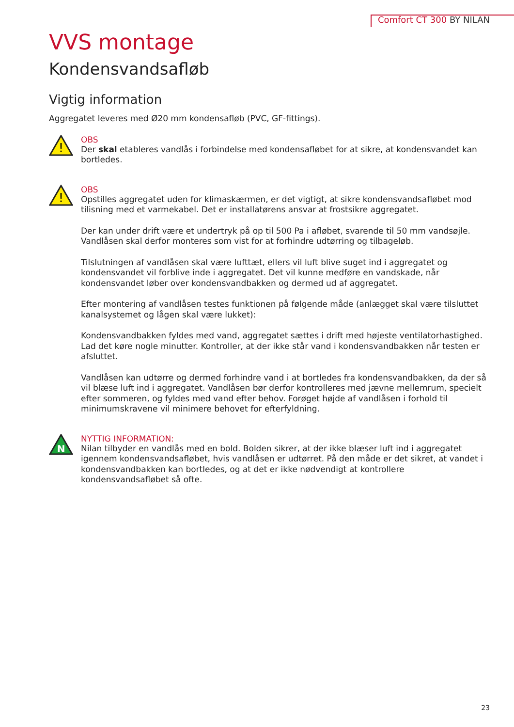Comfort CT 300 BY NILAN
VVS montage
Kondensvandsafløb
Vigtig information
Aggregatet leveres med Ø20 mm kondensafløb (PVC, GF-fittings).
!
OBS
Der skal etableres vandlås i forbindelse med kondensafløbet for at sikre, at kondensvandet kan bortledes.
!
OBS
Opstilles aggregatet uden for klimaskærmen, er det vigtigt, at sikre kondensvandsafløbet mod tilisning med et varmekabel. Det er installatørens ansvar at frostsikre aggregatet.
Der kan under drift være et undertryk på op til 500 Pa i afløbet, svarende til 50 mm vandsøjle. Vandlåsen skal derfor monteres som vist for at forhindre udtørring og tilbageløb.
Tilslutningen af vandlåsen skal være lufttæt, ellers vil luft blive suget ind i aggregatet og kondensvandet vil forblive inde i aggregatet. Det vil kunne medføre en vandskade, når kondensvandet løber over kondensvandbakken og dermed ud af aggregatet.
Efter montering af vandlåsen testes funktionen på følgende måde (anlægget skal være tilsluttet kanalsystemet og lågen skal være lukket):
Kondensvandbakken fyldes med vand, aggregatet sættes i drift med højeste ventilatorhastighed. Lad det køre nogle minutter. Kontroller, at der ikke står vand i kondensvandbakken når testen er afsluttet.
Vandlåsen kan udtørre og dermed forhindre vand i at bortledes fra kondensvandbakken, da der så vil blæse luft ind i aggregatet. Vandlåsen bør derfor kontrolleres med jævne mellemrum, specielt efter sommeren, og fyldes med vand efter behov. Forøget højde af vandlåsen i forhold til minimumskravene vil minimere behovet for efterfyldning.
N
NYTTIG INFORMATION:
Nilan tilbyder en vandlås med en bold. Bolden sikrer, at der ikke blæser luft ind i aggregatet igennem kondensvandsafløbet, hvis vandlåsen er udtørret. På den måde er det sikret, at vandet i kondensvandbakken kan bortledes, og at det er ikke nødvendigt at kontrollere kondensvandsafløbet så ofte.
23